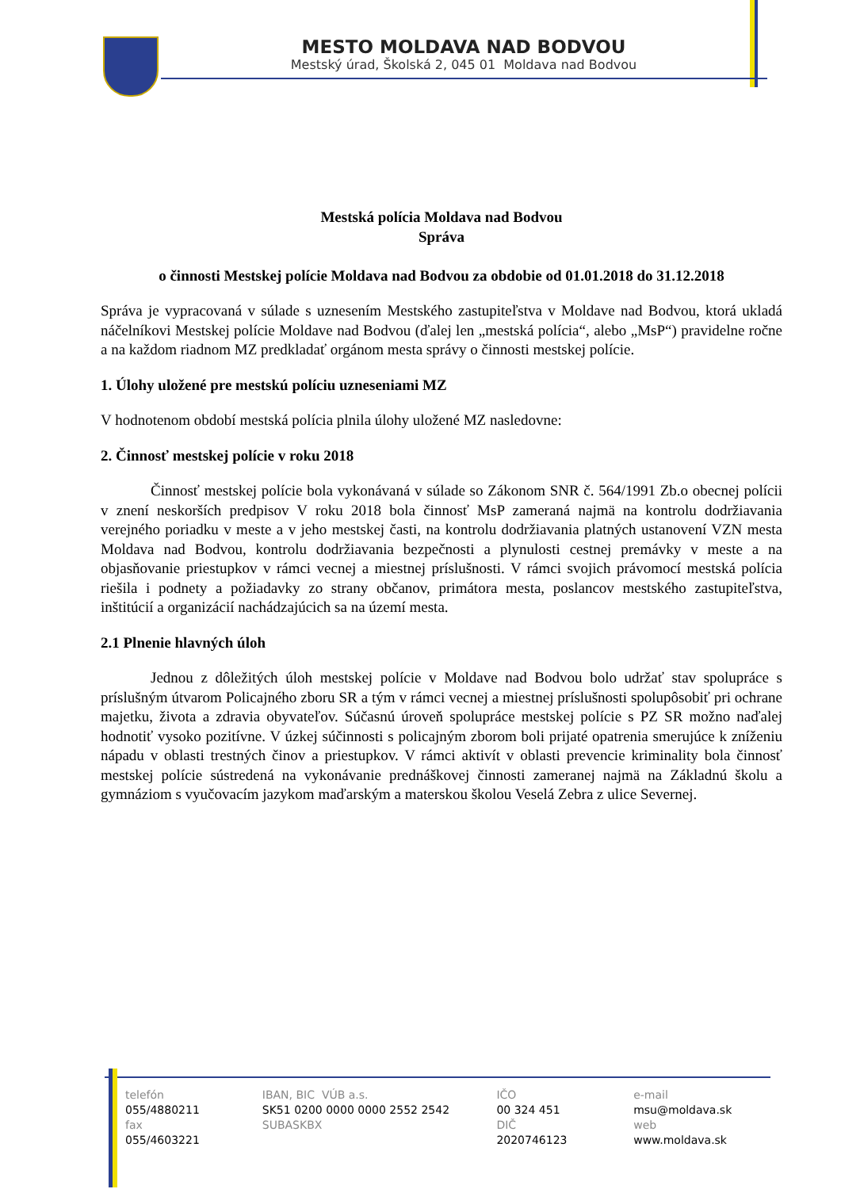MESTO MOLDAVA NAD BODVOU
Mestský úrad, Školská 2, 045 01 Moldava nad Bodvou
Mestská polícia Moldava nad Bodvou
Správa
o činnosti Mestskej polície Moldava nad Bodvou za obdobie od 01.01.2018 do 31.12.2018
Správa je vypracovaná v súlade s uznesením Mestského zastupiteľstva v Moldave nad Bodvou, ktorá ukladá náčelníkovi Mestskej polície Moldave nad Bodvou (ďalej len „mestská polícia“, alebo „MsP“) pravidelne ročne a na každom riadnom MZ predkladať orgánom mesta správy o činnosti mestskej polície.
1. Úlohy uložené pre mestskú políciu uzneseniami MZ
V hodnotenom období mestská polícia plnila úlohy uložené MZ nasledovne:
2. Činnosť mestskej polície v roku 2018
Činnosť mestskej polície bola vykonávaná v súlade so Zákonom SNR č. 564/1991 Zb.o obecnej polícii v znení neskorších predpisov V roku 2018 bola činnosť MsP zameraná najmä na kontrolu dodržiavania verejného poriadku v meste a v jeho mestskej časti, na kontrolu dodržiavania platných ustanovení VZN mesta Moldava nad Bodvou, kontrolu dodržiavania bezpečnosti a plynulosti cestnej premávky v meste a na objasňovanie priestupkov v rámci vecnej a miestnej príslušnosti. V rámci svojich právomocí mestská polícia riešila i podnety a požiadavky zo strany občanov, primátora mesta, poslancov mestského zastupiteľstva, inštitúcií a organizácií nachádzajúcich sa na území mesta.
2.1 Plnenie hlavných úloh
Jednou z dôležitých úloh mestskej polície v Moldave nad Bodvou bolo udržať stav spolupráce s príslušným útvarom Policajného zboru SR a tým v rámci vecnej a miestnej príslušnosti spolupôsobiť pri ochrane majetku, života a zdravia obyvateľov. Súčasnú úroveň spolupráce mestskej polície s PZ SR možno naďalej hodnotiť vysoko pozitívne. V úzkej súčinnosti s policajným zborom boli prijaté opatrenia smerujúce k zníženiu nápadu v oblasti trestných činov a priestupkov. V rámci aktivít v oblasti prevencie kriminality bola činnosť mestskej polície sústredená na vykonávanie prednáškovej činnosti zameranej najmä na Základnú školu a gymnáziom s vyučovacím jazykom maďarským a materskou školou Veselá Zebra z ulice Severnej.
telefón
055/4880211
fax
055/4603221
IBAN, BIC VÚB a.s.
SK51 0200 0000 0000 2552 2542
SUBASKBX
IČO
00 324 451
DIČ
2020746123
e-mail
msu@moldava.sk
web
www.moldava.sk